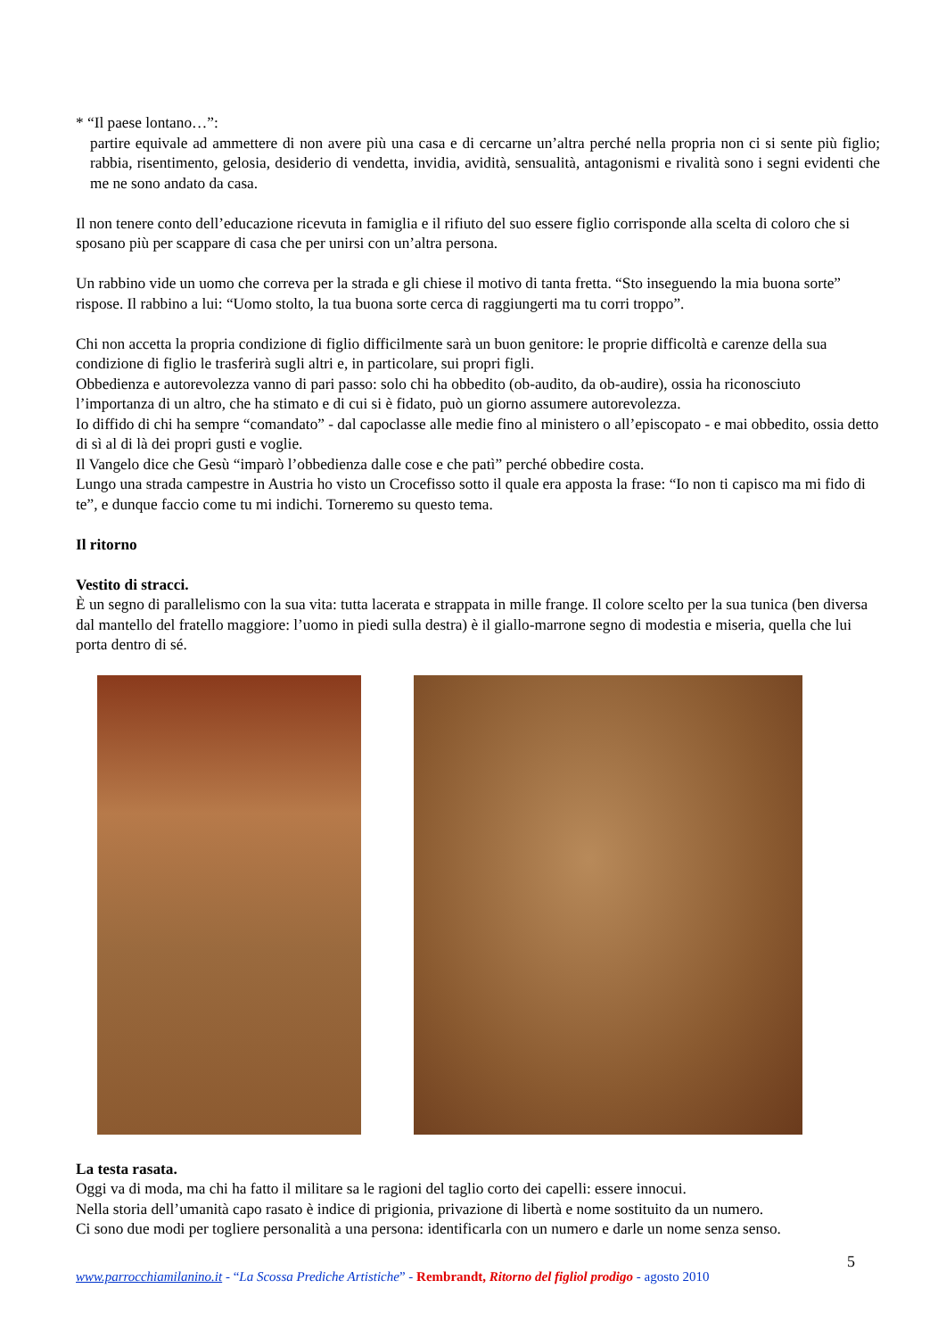* “Il paese lontano…”:
partire equivale ad ammettere di non avere più una casa e di cercarne un’altra perché nella propria non ci si sente più figlio; rabbia, risentimento, gelosia, desiderio di vendetta, invidia, avidità, sensualità, antagonismi e rivalità sono i segni evidenti che me ne sono andato da casa.
Il non tenere conto dell’educazione ricevuta in famiglia e il rifiuto del suo essere figlio corrisponde alla scelta di coloro che si sposano più per scappare di casa che per unirsi con un’altra persona.
Un rabbino vide un uomo che correva per la strada e gli chiese il motivo di tanta fretta. “Sto inseguendo la mia buona sorte” rispose. Il rabbino a lui: “Uomo stolto, la tua buona sorte cerca di raggiungerti ma tu corri troppo”.
Chi non accetta la propria condizione di figlio difficilmente sarà un buon genitore: le proprie difficoltà e carenze della sua condizione di figlio le trasferirà sugli altri e, in particolare, sui propri figli.
Obbedienza e autorevolezza vanno di pari passo: solo chi ha obbedito (ob-audito, da ob-audire), ossia ha riconosciuto l’importanza di un altro, che ha stimato e di cui si è fidato, può un giorno assumere autorevolezza.
Io diffido di chi ha sempre “comandato” - dal capoclasse alle medie fino al ministero o all’episcopato - e mai obbedito, ossia detto di sì al di là dei propri gusti e voglie.
Il Vangelo dice che Gesù “imparò l’obbedienza dalle cose e che patì” perché obbedire costa.
Lungo una strada campestre in Austria ho visto un Crocefisso sotto il quale era apposta la frase: “Io non ti capisco ma mi fido di te”, e dunque faccio come tu mi indichi. Torneremo su questo tema.
Il ritorno
Vestito di stracci.
È un segno di parallelismo con la sua vita: tutta lacerata e strappata in mille frange. Il colore scelto per la sua tunica (ben diversa dal mantello del fratello maggiore: l’uomo in piedi sulla destra) è il giallo-marrone segno di modestia e miseria, quella che lui porta dentro di sé.
La testa rasata.
Oggi va di moda, ma chi ha fatto il militare sa le ragioni del taglio corto dei capelli: essere innocui.
Nella storia dell’umanità capo rasato è indice di prigionia, privazione di libertà e nome sostituito da un numero.
Ci sono due modi per togliere personalità a una persona: identificarla con un numero e darle un nome senza senso.
5
www.parrocchiamilanino.it - “La Scossa Prediche Artistiche” - Rembrandt, Ritorno del figliol prodigo - agosto 2010